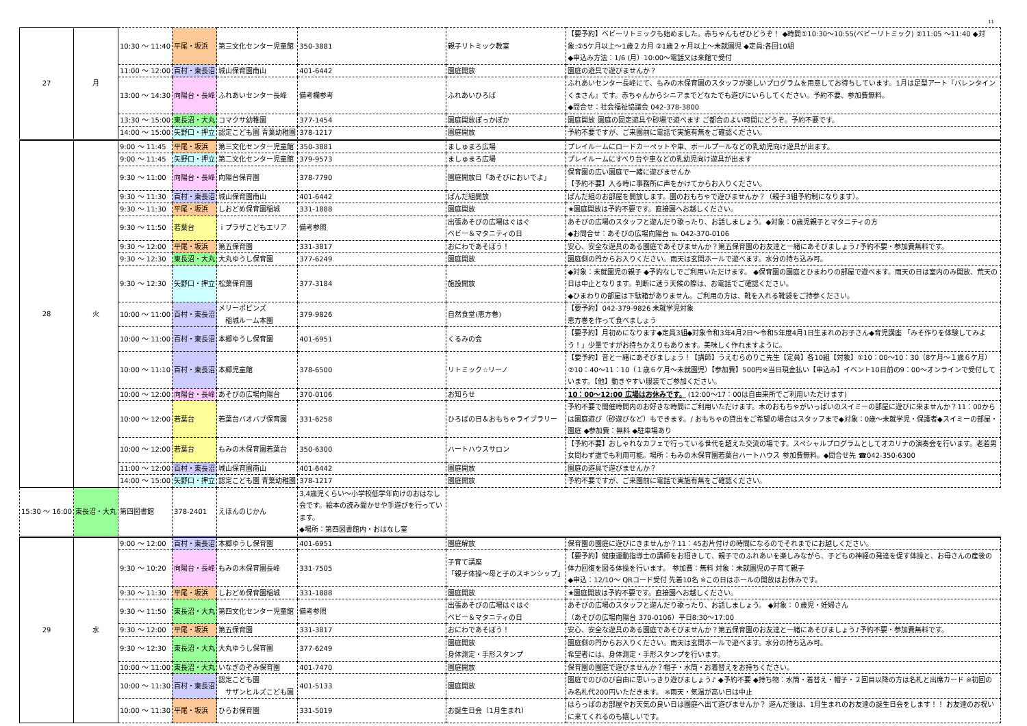11
| 27 | 月 | 10:30 ～ 11:40 | 平尾・坂浜 | 第三文化センター児童館 | 350-3881 | 親子リトミック教室 | 【要予約】ベビーリトミックも始めました。赤ちゃんもぜひどうぞ！ ◆時間①10:30～10:55(ベビーリトミック) ②11:05 ～11:40 ◆対象:①5ケ月以上～1歳２カ月 ②1歳２ヶ月以上～未就園児 ◆定員:各回10組 ◆申込み方法：1/6 (月）10:00～電話又は来館で受付 |
| | | 11:00 ～ 12:00 | 百村・東長沼 | 城山保育園南山 | 401-6442 | 園庭開放 | 園庭の遊具で遊びませんか？ |
| | | 13:00 ～ 14:30 | 向陽台・長峰 | ふれあいセンター長峰 | 備考欄参考 | ふれあいひろば | ふれあいセンター長峰にて、もみの木保育園のスタッフが楽しいプログラムを用意してお待ちしています。1月は足型アート『バレンタインくまさん』です。赤ちゃんからシニアまでどなたでも遊びにいらしてください。予約不要、参加費無料。 ◆問合せ：社会福祉協議会 042-378-3800 |
| | | 13:30 ～ 15:00 | 東長沼・大丸 | コマクサ幼稚園 | 377-1454 | 園庭開放ぽっかぽか | 園庭開放 園庭の固定遊具や砂場で遊べます ご都合のよい時間にどうぞ。予約不要です。 |
| | | 14:00 ～ 15:00 | 矢野口・押立 | 認定こども園 青葉幼稚園 | 378-1217 | 園庭開放 | 予約不要ですが、ご来園前に電話で実施有無をご確認ください。 |
| 28 | 火 | 9:00 ～ 11:45 | 平尾・坂浜 | 第三文化センター児童館 | 350-3881 | ましゅまろ広場 | プレイルームにロードカーペットや車、ボールプールなどの乳幼児向け遊具が出ます。 |
| | | 9:00 ～ 11:45 | 矢野口・押立 | 第二文化センター児童館 | 379-9573 | ましゅまろ広場 | プレイルームにすべり台や車などの乳幼児向け遊具が出ます |
| | | 9:30 ～ 11:00 | 向陽台・長峰 | 向陽台保育園 | 378-7790 | 園庭開放日「あそびにおいでよ」 | 保育園の広い園庭で一緒に遊びませんか 【予約不要】入る時に事務所に声をかけてからお入りください。 |
| | | 9:30 ～ 11:30 | 百村・東長沼 | 城山保育園南山 | 401-6442 | ぱんだ組開放 | ぱんだ組のお部屋を開放します。園のおもちゃで遊びませんか？（親子3組予約制になります）。 |
| | | 9:30 ～ 11:30 | 平尾・坂浜 | しおどめ保育園稲城 | 331-1888 | 園庭開放 | ★園庭開放は予約不要です。直接園へお越しください。 |
| | | 9:30 ～ 11:50 | 若葉台 | ｉプラザこどもエリア | 備考参照 | 出張あそびの広場はぐはぐ ベビー＆マタニティの日 | あそびの広場のスタッフと遊んだり歌ったり、お話しましょう。◆対象：0歳児親子とマタニティの方 ◆お問合せ：あそびの広場向陽台 ℡ 042-370-0106 |
| | | 9:30 ～ 12:00 | 平尾・坂浜 | 第五保育園 | 331-3817 | おにわであそぼう！ | 安心、安全な遊具のある園庭であそびませんか？第五保育園のお友達と一緒にあそびましょう♪予約不要・参加費無料です。 |
| | | 9:30 ～ 12:30 | 東長沼・大丸 | 大丸ゆうし保育園 | 377-6249 | 園庭開放 | 園庭側の門からお入りください。雨天は玄関ホールで遊べます。水分の持ち込み可。 |
| | | 9:30 ～ 12:30 | 矢野口・押立 | 松葉保育園 | 377-3184 | 施設開放 | ◆対象：未就園児の親子 ◆予約なしでご利用いただけます。 ◆保育園の園庭とひまわりの部屋で遊べます。雨天の日は室内のみ開放、荒天の日は中止となります。判断に迷う天候の際は、お電話でご確認ください。 ◆ひまわりの部屋は下駄箱がありません。ご利用の方は、靴を入れる靴袋をご持参ください。 |
| | | 10:00 ～ 11:00 | 百村・東長沼 | メリーポピンズ 稲城ルーム本園 | 379-9826 | 自然食堂(恵方巻) | 【要予約】042-379-9826 未就学児対象 恵方巻を作って食べましょう |
| | | 10:00 ～ 11:00 | 百村・東長沼 | 本郷ゆうし保育園 | 401-6951 | くるみの会 | 【要予約】月初めになります◆定員3組◆対象令和3年4月2日～令和5年度4月1日生まれのお子さん◆育児講座 「みそ作りを体験してみよう！」少量ですがお持ちかえりもあります。美味しく作れますように。 |
| | | 10:00 ～ 11:10 | 百村・東長沼 | 本郷児童館 | 378-6500 | リトミック☆リーノ | 【要予約】音と一緒にあそびましょう！【講師】うえむらのりこ先生【定員】各10組【対象】①10：00～10：30（8ケ月～１歳６ケ月）②10：40～11：10（１歳６ケ月～未就園児）【参加費】500円※当日現金払い【申込み】イベント10日前の9：00～オンラインで受付しています。【他】動きやすい服装でご参加ください。 |
| | | 10:00 ～ 12:00 | 向陽台・長峰 | あそびの広場向陽台 | 370-0106 | お知らせ | 10：00～12:00 広場はお休みです。 (12:00～17：00は自由来所でご利用いただけます) |
| | | 10:00 ～ 12:00 | 若葉台 | 若葉台バオバブ保育園 | 331-6258 | ひろばの日＆おもちゃライブラリー | 予約不要で開催時間内のお好きな時間にご利用いただけます。木のおもちゃがいっぱいのスイミーの部屋に遊びに来ませんか？11：00からは園庭遊び（砂遊びなど）もできます。/ おもちゃの貸出をご希望の場合はスタッフまで◆対象：0歳～未就学児・保護者◆スイミーの部屋・園庭 ◆参加費：無料 ◆駐車場あり |
| | | 10:00 ～ 12:00 | 若葉台 | もみの木保育園若葉台 | 350-6300 | ハートハウスサロン | 【予約不要】おしゃれなカフェで行っている世代を超えた交流の場です。スペシャルプログラムとしてオカリナの演奏会を行います。老若男女問わず誰でも利用可能。場所：もみの木保育園若葉台ハートハウス 参加費無料。◆問合せ先 ☎042-350-6300 |
| | | 11:00 ～ 12:00 | 百村・東長沼 | 城山保育園南山 | 401-6442 | 園庭開放 | 園庭の遊具で遊びませんか？ |
| | | 14:00 ～ 15:00 | 矢野口・押立 | 認定こども園 青葉幼稚園 | 378-1217 | 園庭開放 | 予約不要ですが、ご来園前に電話で実施有無をご確認ください。 |
| 15:30 ～ 16:00 | 東長沼・大丸 | 第四図書館 | 378-2401 | えほんのじかん | 3,4歳児くらい～小学校低学年向けのおはなし会です。絵本の読み聞かせや手遊びを行っています。 ◆場所：第四図書館内・おはなし室 | | |
| 29 | 水 | 9:00 ～ 12:00 | 百村・東長沼 | 本郷ゆうし保育園 | 401-6951 | 園庭解放 | 保育園の園庭に遊びにきませんか？11：45お片付けの時間になるのでそれまでにお越しください。 |
| | | 9:30 ～ 10:20 | 向陽台・長峰 | もみの木保育園長峰 | 331-7505 | 子育て講座 「親子体操～母と子のスキンシップ」 | 【要予約】健康運動指導士の講師をお招きして、親子でのふれあいを楽しみながら、子どもの神経の発達を促す体操と、お母さんの産後の体力回復を図る体操を行います。 参加費：無料 対象：未就園児の子育て親子 ◆申込：12/10～ QRコード受付 先着10名 ※この日はホールの開放はお休みです。 |
| | | 9:30 ～ 11:30 | 平尾・坂浜 | しおどめ保育園稲城 | 331-1888 | 園庭開放 | ★園庭開放は予約不要です。直接園へお越しください。 |
| | | 9:30 ～ 11:50 | 東長沼・大丸 | 第四文化センター児童館 | 備考参照 | 出張あそびの広場はぐはぐ ベビー＆マタニティの日 | あそびの広場のスタッフと遊んだり歌ったり、お話しましょう。 ◆対象：０歳児・妊婦さん （あそびの広場向陽台 370-0106）平日8:30～17:00 |
| | | 9:30 ～ 12:00 | 平尾・坂浜 | 第五保育園 | 331-3817 | おにわであそぼう！ | 安心、安全な遊具のある園庭であそびませんか？第五保育園のお友達と一緒にあそびましょう♪予約不要・参加費無料です。 |
| | | 9:30 ～ 12:30 | 東長沼・大丸 | 大丸ゆうし保育園 | 377-6249 | 園庭開放 身体測定・手形スタンプ | 園庭側の門からお入りください。雨天は玄関ホールで遊べます。水分の持ち込み可。 希望者には、身体測定・手形スタンプを行います。 |
| | | 10:00 ～ 11:00 | 東長沼・大丸 | いなぎのぞみ保育園 | 401-7470 | 園庭開放 | 保育園の園庭で遊びませんか？帽子・水筒・お着替えをお持ちください。 |
| | | 10:00 ～ 11:30 | 百村・東長沼 | 認定こども園 サザンヒルズこども園 | 401-5133 | 園庭開放 | 園庭でのびのび自由に思いっきり遊びましょう♪ ◆予約不要 ◆持ち物：水筒・着替え・帽子・２回目以降の方は名札と出席カード ※初回のみ名札代200円いただきます。 ※雨天・気温が高い日は中止 |
| | | 10:00 ～ 11:30 | 平尾・坂浜 | ひらお保育園 | 331-5019 | お誕生日会（1月生まれ） | はらっぱのお部屋やお天気の良い日は園庭へ出て遊びませんか？ 遊んだ後は、1月生まれのお友達の誕生日会をします！！ お友達のお祝いに来てくれるのも嬉しいです。 |